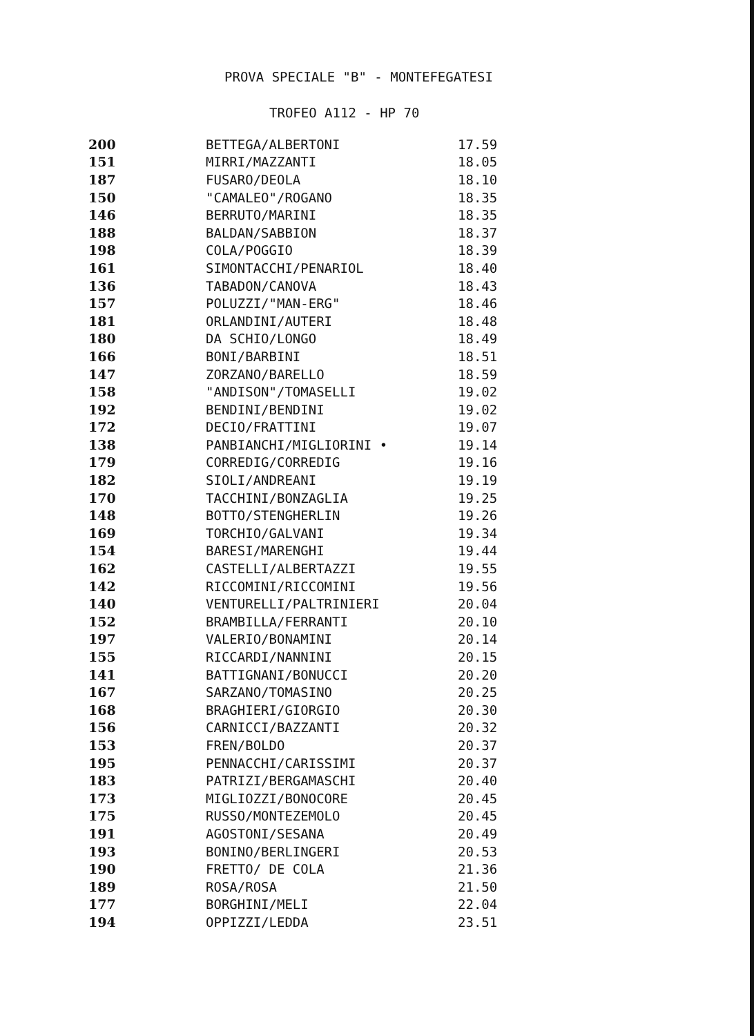PROVA SPECIALE "B" - MONTEFEGATESI
TROFEO A112 - HP 70
| 200 | BETTEGA/ALBERTONI | 17.59 |
| 151 | MIRRI/MAZZANTI | 18.05 |
| 187 | FUSARO/DEOLA | 18.10 |
| 150 | "CAMALEO"/ROGANO | 18.35 |
| 146 | BERRUTO/MARINI | 18.35 |
| 188 | BALDAN/SABBION | 18.37 |
| 198 | COLA/POGGIO | 18.39 |
| 161 | SIMONTACCHI/PENARIOL | 18.40 |
| 136 | TABADON/CANOVA | 18.43 |
| 157 | POLUZZI/"MAN-ERG" | 18.46 |
| 181 | ORLANDINI/AUTERI | 18.48 |
| 180 | DA SCHIO/LONGO | 18.49 |
| 166 | BONI/BARBINI | 18.51 |
| 147 | ZORZANO/BARELLO | 18.59 |
| 158 | "ANDISON"/TOMASELLI | 19.02 |
| 192 | BENDINI/BENDINI | 19.02 |
| 172 | DECIO/FRATTINI | 19.07 |
| 138 | PANBIANCHI/MIGLIORINI • | 19.14 |
| 179 | CORREDIG/CORREDIG | 19.16 |
| 182 | SIOLI/ANDREANI | 19.19 |
| 170 | TACCHINI/BONZAGLIA | 19.25 |
| 148 | BOTTO/STENGHERLIN | 19.26 |
| 169 | TORCHIO/GALVANI | 19.34 |
| 154 | BARESI/MARENGHI | 19.44 |
| 162 | CASTELLI/ALBERTAZZI | 19.55 |
| 142 | RICCOMINI/RICCOMINI | 19.56 |
| 140 | VENTURELLI/PALTRINIERI | 20.04 |
| 152 | BRAMBILLA/FERRANTI | 20.10 |
| 197 | VALERIO/BONAMINI | 20.14 |
| 155 | RICCARDI/NANNINI | 20.15 |
| 141 | BATTIGNANI/BONUCCI | 20.20 |
| 167 | SARZANO/TOMASINO | 20.25 |
| 168 | BRAGHIERI/GIORGIO | 20.30 |
| 156 | CARNICCI/BAZZANTI | 20.32 |
| 153 | FREN/BOLDO | 20.37 |
| 195 | PENNACCHI/CARISSIMI | 20.37 |
| 183 | PATRIZI/BERGAMASCHI | 20.40 |
| 173 | MIGLIOZZI/BONOCORE | 20.45 |
| 175 | RUSSO/MONTEZEMOLO | 20.45 |
| 191 | AGOSTONI/SESANA | 20.49 |
| 193 | BONINO/BERLINGERI | 20.53 |
| 190 | FRETTO/ DE COLA | 21.36 |
| 189 | ROSA/ROSA | 21.50 |
| 177 | BORGHINI/MELI | 22.04 |
| 194 | OPPIZZI/LEDDA | 23.51 |